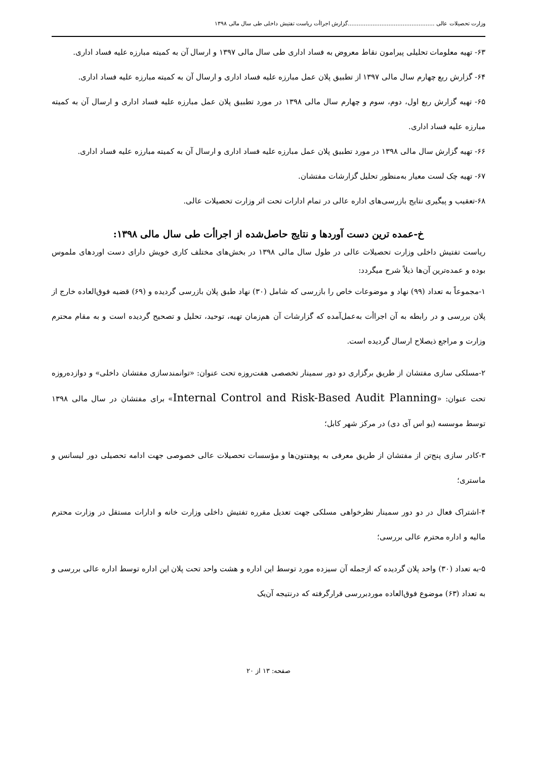وزارت تحصیلات عالی .................................................گزارش اجراأت ریاست تفتیش داخلی طی سال مالی ۱۳۹۸
۶۳- تهیه معلومات تحلیلی پیرامون نقاط معروض به فساد اداری طی سال مالی ۱۳۹۷ و ارسال آن به کمیته مبارزه علیه فساد اداری.
۶۴- گزارش ربع چهارم سال مالی ۱۳۹۷ از تطبیق پلان عمل مبارزه علیه فساد اداری و ارسال آن به کمیته مبارزه علیه فساد اداری.
۶۵- تهیه گزارش ربع اول، دوم، سوم و چهارم سال مالی ۱۳۹۸ در مورد تطبیق پلان عمل مبارزه علیه فساد اداری و ارسال آن به کمیته مبارزه علیه فساد اداری.
۶۶- تهیه گزارش سال مالی ۱۳۹۸ در مورد تطبیق پلان عمل مبارزه علیه فساد اداری و ارسال آن به کمیته مبارزه علیه فساد اداری.
۶۷- تهیه چک لست معیار به‌منظور تحلیل گزارشات مفتشان.
۶۸-تعقیب و پیگیری نتایج بازرسی‌های اداره عالی در تمام ادارات تحت اثر وزارت تحصیلات عالی.
خ-عمده ترین دست آوردها و نتایج حاصل‌شده از اجراأت طی سال مالی ۱۳۹۸:
ریاست تفتیش داخلی وزارت تحصیلات عالی در طول سال مالی ۱۳۹۸ در بخش‌های مختلف کاری خویش دارای دست اوردهای ملموس بوده و عمده‌ترین آن‌ها ذیلاً شرح میگردد:
۱-مجموعاً به تعداد (۹۹) نهاد و موضوعات خاص را بازرسی که شامل (۳۰) نهاد طبق پلان بازرسی گردیده و (۶۹) قضیه فوق‌العاده خارج از پلان بررسی و در رابطه به آن اجراأت به‌عمل‌آمده که گزارشات آن هم‌زمان تهیه، توحید، تحلیل و تصحیح گردیده است و به مقام محترم وزارت و مراجع ذیصلاح ارسال گردیده است.
۲-مسلکی سازی مفتشان از طریق برگزاری دو دور سمینار تخصصی هفت‌روزه تحت عنوان: «توانمندسازی مفتشان داخلی» و دوازده‌روزه تحت عنوان: «Internal Control and Risk-Based Audit Planning» برای مفتشان در سال مالی ۱۳۹۸ توسط موسسه (یو اس آی دی) در مرکز شهر کابل؛
۳-کادر سازی پنج‌تن از مفتشان از طریق معرفی به پوهنتون‌ها و مؤسسات تحصیلات عالی خصوصی جهت ادامه تحصیلی دور لیسانس و ماستری؛
۴-اشتراک فعال در دو دور سمینار نظرخواهی مسلکی جهت تعدیل مقرره تفتیش داخلی وزارت خانه و ادارات مستقل در وزارت محترم مالیه و اداره محترم عالی بررسی؛
۵-به تعداد (۳۰) واحد پلان گردیده که ازجمله آن سیزده مورد توسط این اداره و هشت واحد تحت پلان این اداره توسط اداره عالی بررسی و به تعداد (۶۳) موضوع فوق‌العاده موردبررسی قرارگرفته که درنتیجه آن‌یک
صفحه: ۱۳ از ۲۰